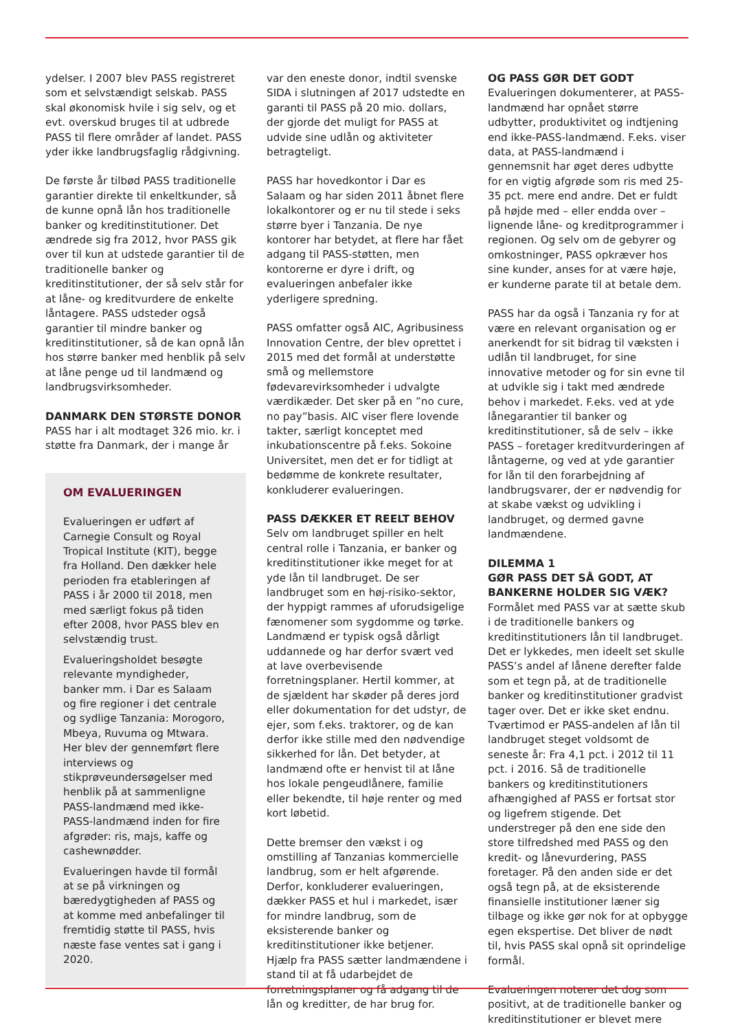ydelser. I 2007 blev PASS registreret som et selvstændigt selskab. PASS skal økonomisk hvile i sig selv, og et evt. overskud bruges til at udbrede PASS til flere områder af landet. PASS yder ikke landbrugsfaglig rådgivning.
De første år tilbød PASS traditionelle garantier direkte til enkeltkunder, så de kunne opnå lån hos traditionelle banker og kreditinstitutioner. Det ændrede sig fra 2012, hvor PASS gik over til kun at udstede garantier til de traditionelle banker og kreditinstitutioner, der så selv står for at låne- og kreditvurdere de enkelte låntagere. PASS udsteder også garantier til mindre banker og kreditinstitutioner, så de kan opnå lån hos større banker med henblik på selv at låne penge ud til landmænd og landbrugsvirksomheder.
DANMARK DEN STØRSTE DONOR
PASS har i alt modtaget 326 mio. kr. i støtte fra Danmark, der i mange år
OM EVALUERINGEN
Evalueringen er udført af Carnegie Consult og Royal Tropical Institute (KIT), begge fra Holland. Den dækker hele perioden fra etableringen af PASS i år 2000 til 2018, men med særligt fokus på tiden efter 2008, hvor PASS blev en selvstændig trust.
Evalueringsholdet besøgte relevante myndigheder, banker mm. i Dar es Salaam og fire regioner i det centrale og sydlige Tanzania: Morogoro, Mbeya, Ruvuma og Mtwara. Her blev der gennemført flere interviews og stikprøveundersøgelser med henblik på at sammenligne PASS-landmænd med ikke-PASS-landmænd inden for fire afgrøder: ris, majs, kaffe og cashewnødder.
Evalueringen havde til formål at se på virkningen og bæredygtigheden af PASS og at komme med anbefalinger til fremtidig støtte til PASS, hvis næste fase ventes sat i gang i 2020.
var den eneste donor, indtil svenske SIDA i slutningen af 2017 udstedte en garanti til PASS på 20 mio. dollars, der gjorde det muligt for PASS at udvide sine udlån og aktiviteter betragteligt.
PASS har hovedkontor i Dar es Salaam og har siden 2011 åbnet flere lokalkontorer og er nu til stede i seks større byer i Tanzania. De nye kontorer har betydet, at flere har fået adgang til PASS-støtten, men kontorerne er dyre i drift, og evalueringen anbefaler ikke yderligere spredning.
PASS omfatter også AIC, Agribusiness Innovation Centre, der blev oprettet i 2015 med det formål at understøtte små og mellemstore fødevarevirksomheder i udvalgte værdikæder. Det sker på en ”no cure, no pay”basis. AIC viser flere lovende takter, særligt konceptet med inkubationscentre på f.eks. Sokoine Universitet, men det er for tidligt at bedømme de konkrete resultater, konkluderer evalueringen.
PASS DÆKKER ET REELT BEHOV
Selv om landbruget spiller en helt central rolle i Tanzania, er banker og kreditinstitutioner ikke meget for at yde lån til landbruget. De ser landbruget som en høj-risiko-sektor, der hyppigt rammes af uforudsigelige fænomener som sygdomme og tørke. Landmænd er typisk også dårligt uddannede og har derfor svært ved at lave overbevisende forretningsplaner. Hertil kommer, at de sjældent har skøder på deres jord eller dokumentation for det udstyr, de ejer, som f.eks. traktorer, og de kan derfor ikke stille med den nødvendige sikkerhed for lån. Det betyder, at landmænd ofte er henvist til at låne hos lokale pengeudlånere, familie eller bekendte, til høje renter og med kort løbetid.
Dette bremser den vækst i og omstilling af Tanzanias kommercielle landbrug, som er helt afgørende. Derfor, konkluderer evalueringen, dækker PASS et hul i markedet, især for mindre landbrug, som de eksisterende banker og kreditinstitutioner ikke betjener. Hjælp fra PASS sætter landmændene i stand til at få udarbejdet de forretningsplaner og få adgang til de lån og kreditter, de har brug for.
OG PASS GØR DET GODT
Evalueringen dokumenterer, at PASS-landmænd har opnået større udbytter, produktivitet og indtjening end ikke-PASS-landmænd. F.eks. viser data, at PASS-landmænd i gennemsnit har øget deres udbytte for en vigtig afgrøde som ris med 25-35 pct. mere end andre. Det er fuldt på højde med – eller endda over – lignende låne- og kreditprogrammer i regionen. Og selv om de gebyrer og omkostninger, PASS opkræver hos sine kunder, anses for at være høje, er kunderne parate til at betale dem.
PASS har da også i Tanzania ry for at være en relevant organisation og er anerkendt for sit bidrag til væksten i udlån til landbruget, for sine innovative metoder og for sin evne til at udvikle sig i takt med ændrede behov i markedet. F.eks. ved at yde lånegarantier til banker og kreditinstitutioner, så de selv – ikke PASS – foretager kreditvurderingen af låntagerne, og ved at yde garantier for lån til den forarbejdning af landbrugsvarer, der er nødvendig for at skabe vækst og udvikling i landbruget, og dermed gavne landmændene.
DILEMMA 1
GØR PASS DET SÅ GODT, AT BANKERNE HOLDER SIG VÆK?
Formålet med PASS var at sætte skub i de traditionelle bankers og kreditinstitutioners lån til landbruget. Det er lykkedes, men ideelt set skulle PASS’s andel af lånene derefter falde som et tegn på, at de traditionelle banker og kreditinstitutioner gradvist tager over. Det er ikke sket endnu. Tværtimod er PASS-andelen af lån til landbruget steget voldsomt de seneste år: Fra 4,1 pct. i 2012 til 11 pct. i 2016. Så de traditionelle bankers og kreditinstitutioners afhængighed af PASS er fortsat stor og ligefrem stigende. Det understreger på den ene side den store tilfredshed med PASS og den kredit- og lånevurdering, PASS foretager. På den anden side er det også tegn på, at de eksisterende finansielle institutioner læner sig tilbage og ikke gør nok for at opbygge egen ekspertise. Det bliver de nødt til, hvis PASS skal opnå sit oprindelige formål.
Evalueringen noterer det dog som positivt, at de traditionelle banker og kreditinstitutioner er blevet mere